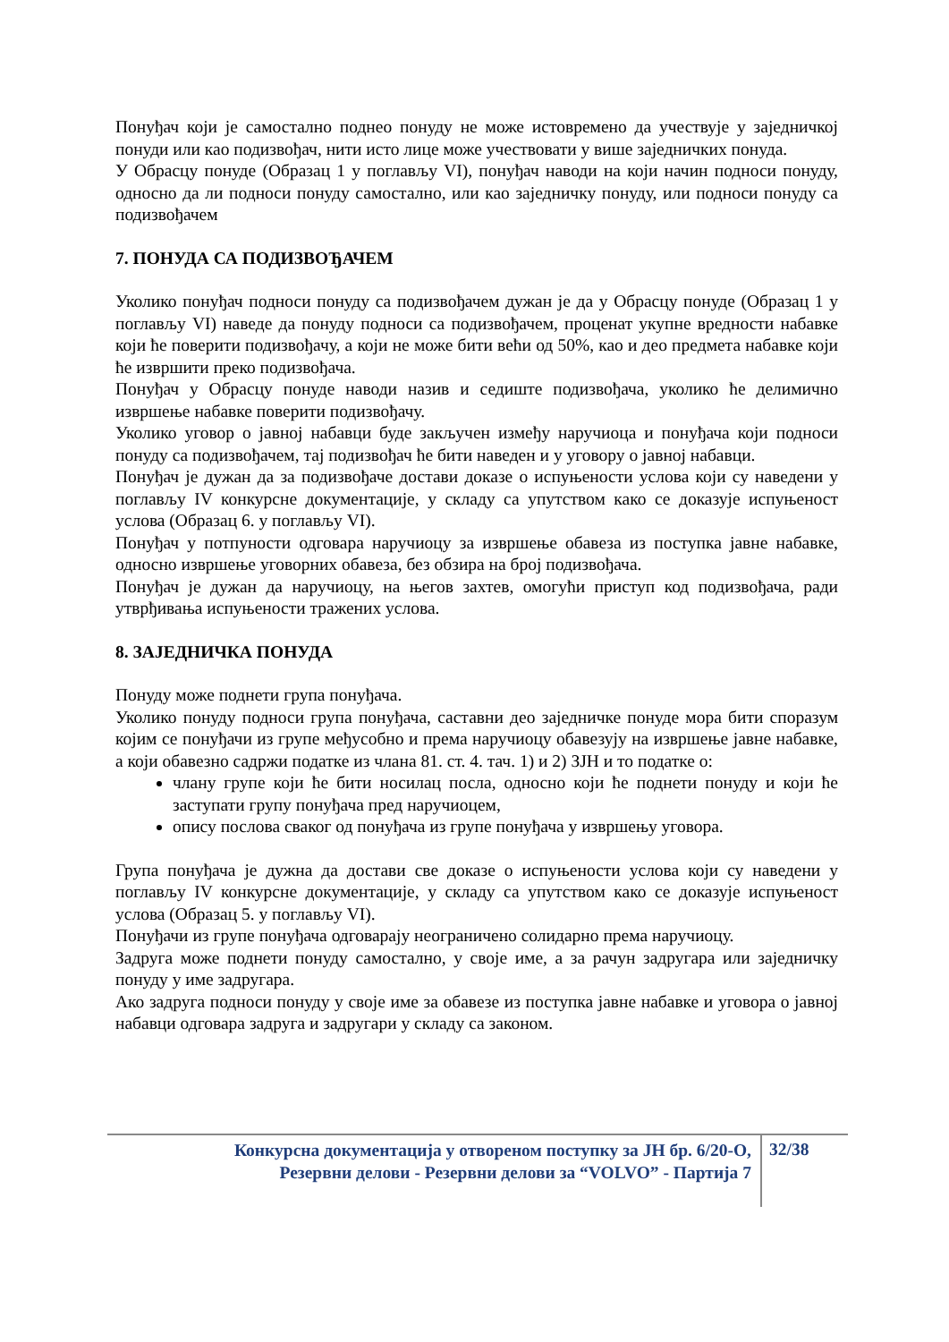Понуђач који је самостално поднео понуду не може истовремено да учествује у заједничкој понуди или као подизвођач, нити исто лице може учествовати у више заједничких понуда.
У Обрасцу понуде (Образац 1 у поглављу VI), понуђач наводи на који начин подноси понуду, односно да ли подноси понуду самостално, или као заједничку понуду, или подноси понуду са подизвођачем
7. ПОНУДА СА ПОДИЗВОЂАЧЕМ
Уколико понуђач подноси понуду са подизвођачем дужан је да у Обрасцу понуде (Образац 1 у поглављу VI) наведе да понуду подноси са подизвођачем, проценат укупне вредности набавке који ће поверити подизвођачу, а који не може бити већи од 50%, као и део предмета набавке који ће извршити преко подизвођача.
Понуђач у Обрасцу понуде наводи назив и седиште подизвођача, уколико ће делимично извршење набавке поверити подизвођачу.
Уколико уговор о јавној набавци буде закључен између наручиоца и понуђача који подноси понуду са подизвођачем, тај подизвођач ће бити наведен и у уговору о јавној набавци.
Понуђач је дужан да за подизвођаче достави доказе о испуњености услова који су наведени у поглављу IV конкурсне документације, у складу са упутством како се доказује испуњеност услова (Образац 6. у поглављу VI).
Понуђач у потпуности одговара наручиоцу за извршење обавеза из поступка јавне набавке, односно извршење уговорних обавеза, без обзира на број подизвођача.
Понуђач је дужан да наручиоцу, на његов захтев, омогући приступ код подизвођача, ради утврђивања испуњености тражених услова.
8. ЗАЈЕДНИЧКА ПОНУДА
Понуду може поднети група понуђача.
Уколико понуду подноси група понуђача, саставни део заједничке понуде мора бити споразум којим се понуђачи из групе међусобно и према наручиоцу обавезују на извршење јавне набавке, а који обавезно садржи податке из члана 81. ст. 4. тач. 1) и 2) ЗЈН и то податке о:
члану групе који ће бити носилац посла, односно који ће поднети понуду и који ће заступати групу понуђача пред наручиоцем,
опису послова сваког од понуђача из групе понуђача у извршењу уговора.
Група понуђача је дужна да достави све доказе о испуњености услова који су наведени у поглављу IV конкурсне документације, у складу са упутством како се доказује испуњеност услова (Образац 5. у поглављу VI).
Понуђачи из групе понуђача одговарају неограничено солидарно према наручиоцу.
Задруга може поднети понуду самостално, у своје име, а за рачун задругара или заједничку понуду у име задругара.
Ако задруга подноси понуду у своје име за обавезе из поступка јавне набавке и уговора о јавној набавци одговара задруга и задругари у складу са законом.
Конкурсна документација у отвореном поступку за ЈН бр. 6/20-О,
Резервни делови - Резервни делови за “VOLVO” - Партија 7
32/38